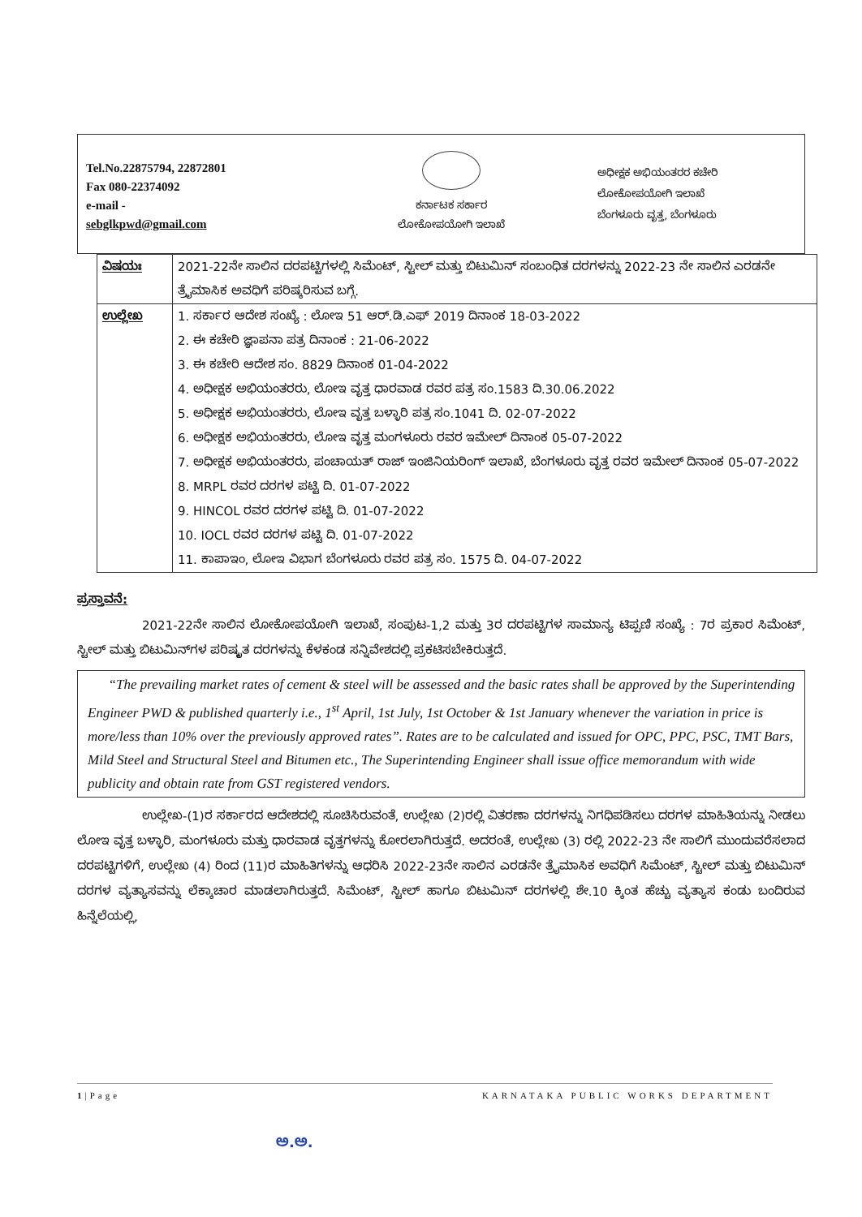Tel.No.22875794, 22872801
Fax 080-22374092
e-mail -
sebglkpwd@gmail.com
ಕರ್ನಾಟಕ ಸರ್ಕಾರ
ಲೋಕೋಪಯೋಗಿ ಇಲಾಖೆ
ಅಧೀಕ್ಷಕ ಅಭಿಯಂತರರ ಕಚೇರಿ
ಲೋಕೋಪಯೋಗಿ ಇಲಾಖೆ
ಬೆಂಗಳೂರು ವೃತ್ತ, ಬೆಂಗಳೂರು
| ವಿಷಯಃ | 2021-22ನೇ ಸಾಲಿನ ದರಪಟ್ಟಿಗಳಲ್ಲಿ ಸಿಮೆಂಟ್, ಸ್ಟೀಲ್ ಮತ್ತು ಬಿಟುಮಿನ್ ಸಂಬಂಧಿತ ದರಗಳನ್ನು 2022-23 ನೇ ಸಾಲಿನ ಎರಡನೇ ತ್ರೈಮಾಸಿಕ ಅವಧಿಗೆ ಪರಿಷ್ಕರಿಸುವ ಬಗ್ಗೆ. |
| ಉಲ್ಲೇಖ | 1. ಸರ್ಕಾರ ಆದೇಶ ಸಂಖ್ಯೆ : ಲೋಇ 51 ಆರ್.ಡಿ.ಎಫ್ 2019 ದಿನಾಂಕ 18-03-2022 2. ಈ ಕಚೇರಿ ಜ್ಞಾಪನಾ ಪತ್ರ ದಿನಾಂಕ : 21-06-2022 3. ಈ ಕಚೇರಿ ಆದೇಶ ಸಂ. 8829 ದಿನಾಂಕ 01-04-2022 4. ಅಧೀಕ್ಷಕ ಅಭಿಯಂತರರು, ಲೋಇ ವೃತ್ತ ಧಾರವಾಡ ರವರ ಪತ್ರ ಸಂ.1583 ದಿ.30.06.2022 5. ಅಧೀಕ್ಷಕ ಅಭಿಯಂತರರು, ಲೋಇ ವೃತ್ತ ಬಳ್ಳಾರಿ ಪತ್ರ ಸಂ.1041 ದಿ. 02-07-2022 6. ಅಧೀಕ್ಷಕ ಅಭಿಯಂತರರು, ಲೋಇ ವೃತ್ತ ಮಂಗಳೂರು ರವರ ಇಮೇಲ್ ದಿನಾಂಕ 05-07-2022 7. ಅಧೀಕ್ಷಕ ಅಭಿಯಂತರರು, ಪಂಚಾಯತ್ ರಾಜ್ ಇಂಜಿನಿಯರಿಂಗ್ ಇಲಾಖೆ, ಬೆಂಗಳೂರು ವೃತ್ತ ರವರ ಇಮೇಲ್ ದಿನಾಂಕ 05-07-2022 8. MRPL ರವರ ದರಗಳ ಪಟ್ಟಿ ದಿ. 01-07-2022 9. HINCOL ರವರ ದರಗಳ ಪಟ್ಟಿ ದಿ. 01-07-2022 10. IOCL ರವರ ದರಗಳ ಪಟ್ಟಿ ದಿ. 01-07-2022 11. ಕಾಪಾಇಂ, ಲೋಇ ವಿಭಾಗ ಬೆಂಗಳೂರು ರವರ ಪತ್ರ ಸಂ. 1575 ದಿ. 04-07-2022 |
ಪ್ರಸ್ತಾವನೆ:
2021-22ನೇ ಸಾಲಿನ ಲೋಕೋಪಯೋಗಿ ಇಲಾಖೆ, ಸಂಪುಟ-1,2 ಮತ್ತು 3ರ ದರಪಟ್ಟಿಗಳ ಸಾಮಾನ್ಯ ಟಿಪ್ಪಣಿ ಸಂಖ್ಯೆ : 7ರ ಪ್ರಕಾರ ಸಿಮೆಂಟ್, ಸ್ಟೀಲ್ ಮತ್ತು ಬಿಟುಮಿನ್‌ಗಳ ಪರಿಷ್ಕೃತ ದರಗಳನ್ನು ಕೆಳಕಂಡ ಸನ್ನಿವೇಶದಲ್ಲಿ ಪ್ರಕಟಿಸಬೇಕಿರುತ್ತದೆ.
“The prevailing market rates of cement & steel will be assessed and the basic rates shall be approved by the Superintending Engineer PWD & published quarterly i.e., 1<sup>st</sup> April, 1st July, 1st October & 1st January whenever the variation in price is more/less than 10% over the previously approved rates”. Rates are to be calculated and issued for OPC, PPC, PSC, TMT Bars, Mild Steel and Structural Steel and Bitumen etc., The Superintending Engineer shall issue office memorandum with wide publicity and obtain rate from GST registered vendors.
ಉಲ್ಲೇಖ-(1)ರ ಸರ್ಕಾರದ ಆದೇಶದಲ್ಲಿ ಸೂಚಿಸಿರುವಂತೆ, ಉಲ್ಲೇಖ (2)ರಲ್ಲಿ ವಿತರಣಾ ದರಗಳನ್ನು ನಿಗಧಿಪಡಿಸಲು ದರಗಳ ಮಾಹಿತಿಯನ್ನು ನೀಡಲು ಲೋಇ ವೃತ್ತ ಬಳ್ಳಾರಿ, ಮಂಗಳೂರು ಮತ್ತು ಧಾರವಾಡ ವೃತ್ತಗಳನ್ನು ಕೋರಲಾಗಿರುತ್ತದೆ. ಅದರಂತೆ, ಉಲ್ಲೇಖ (3) ರಲ್ಲಿ 2022-23 ನೇ ಸಾಲಿಗೆ ಮುಂದುವರೆಸಲಾದ ದರಪಟ್ಟಿಗಳಿಗೆ, ಉಲ್ಲೇಖ (4) ರಿಂದ (11)ರ ಮಾಹಿತಿಗಳನ್ನು ಆಧರಿಸಿ 2022-23ನೇ ಸಾಲಿನ ಎರಡನೇ ತ್ರೈಮಾಸಿಕ ಅವಧಿಗೆ ಸಿಮೆಂಟ್, ಸ್ಟೀಲ್ ಮತ್ತು ಬಿಟುಮಿನ್ ದರಗಳ ವ್ಯತ್ಯಾಸವನ್ನು ಲೆಕ್ಕಾಚಾರ ಮಾಡಲಾಗಿರುತ್ತದೆ. ಸಿಮೆಂಟ್, ಸ್ಟೀಲ್ ಹಾಗೂ ಬಿಟುಮಿನ್ ದರಗಳಲ್ಲಿ ಶೇ.10 ಕ್ಕಿಂತ ಹೆಚ್ಚು ವ್ಯತ್ಯಾಸ ಕಂಡು ಬಂದಿರುವ ಹಿನ್ನೆಲೆಯಲ್ಲಿ,
1|Page KARNATAKA PUBLIC WORKS DEPARTMENT
ಅ.ಅ.